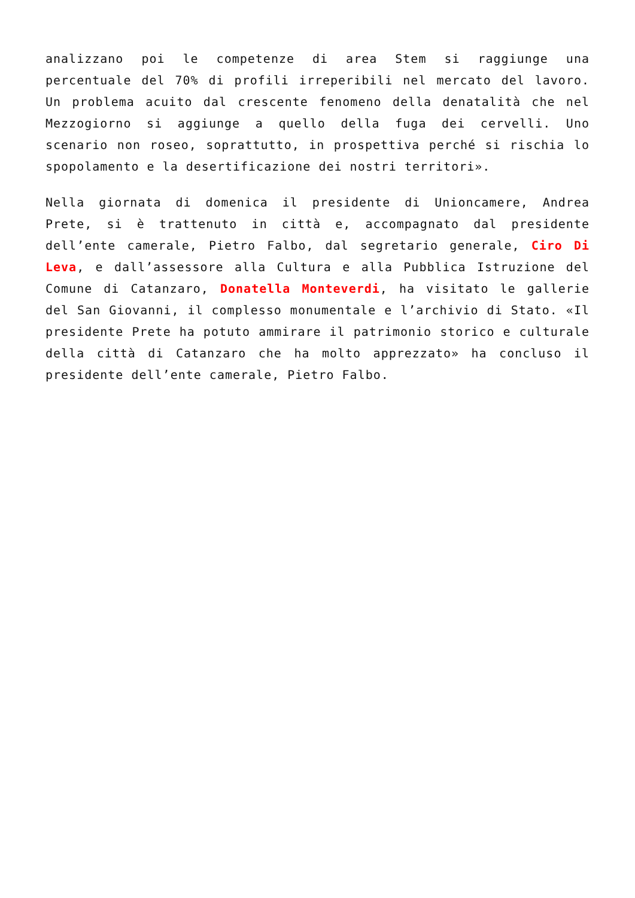analizzano poi le competenze di area Stem si raggiunge una percentuale del 70% di profili irreperibili nel mercato del lavoro. Un problema acuito dal crescente fenomeno della denatalità che nel Mezzogiorno si aggiunge a quello della fuga dei cervelli. Uno scenario non roseo, soprattutto, in prospettiva perché si rischia lo spopolamento e la desertificazione dei nostri territori».
Nella giornata di domenica il presidente di Unioncamere, Andrea Prete, si è trattenuto in città e, accompagnato dal presidente dell’ente camerale, Pietro Falbo, dal segretario generale, Ciro Di Leva, e dall’assessore alla Cultura e alla Pubblica Istruzione del Comune di Catanzaro, Donatella Monteverdi, ha visitato le gallerie del San Giovanni, il complesso monumentale e l’archivio di Stato. «Il presidente Prete ha potuto ammirare il patrimonio storico e culturale della città di Catanzaro che ha molto apprezzato» ha concluso il presidente dell’ente camerale, Pietro Falbo.